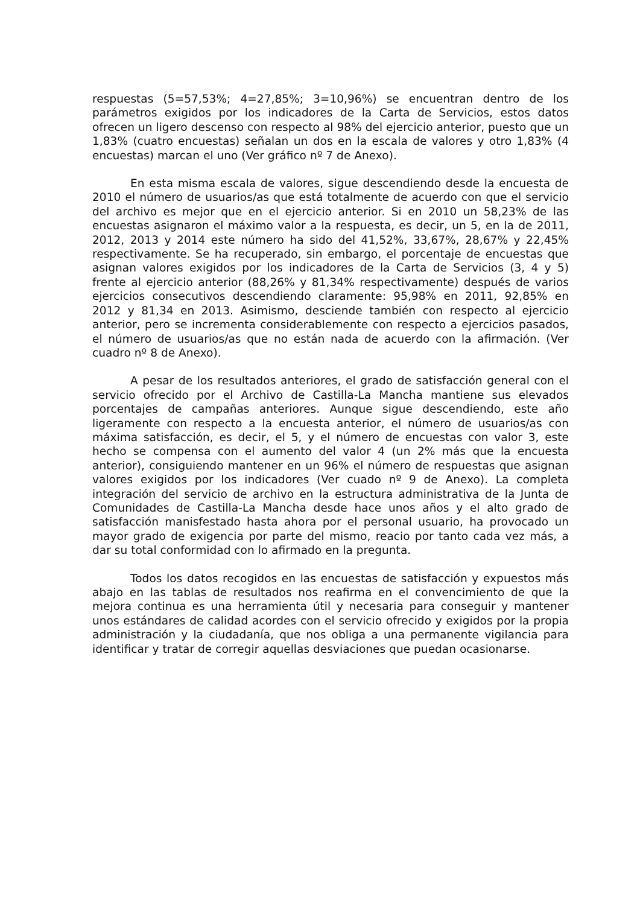respuestas (5=57,53%; 4=27,85%; 3=10,96%) se encuentran dentro de los parámetros exigidos por los indicadores de la Carta de Servicios, estos datos ofrecen un ligero descenso con respecto al 98% del ejercicio anterior, puesto que un 1,83% (cuatro encuestas) señalan un dos en la escala de valores y otro 1,83% (4 encuestas) marcan el uno (Ver gráfico nº 7 de Anexo).
En esta misma escala de valores, sigue descendiendo desde la encuesta de 2010 el número de usuarios/as que está totalmente de acuerdo con que el servicio del archivo es mejor que en el ejercicio anterior. Si en 2010 un 58,23% de las encuestas asignaron el máximo valor a la respuesta, es decir, un 5, en la de 2011, 2012, 2013 y 2014 este número ha sido del 41,52%, 33,67%, 28,67% y 22,45% respectivamente. Se ha recuperado, sin embargo, el porcentaje de encuestas que asignan valores exigidos por los indicadores de la Carta de Servicios (3, 4 y 5) frente al ejercicio anterior (88,26% y 81,34% respectivamente) después de varios ejercicios consecutivos descendiendo claramente: 95,98% en 2011, 92,85% en 2012 y 81,34 en 2013. Asimismo, desciende también con respecto al ejercicio anterior, pero se incrementa considerablemente con respecto a ejercicios pasados, el número de usuarios/as que no están nada de acuerdo con la afirmación. (Ver cuadro nº 8 de Anexo).
A pesar de los resultados anteriores, el grado de satisfacción general con el servicio ofrecido por el Archivo de Castilla-La Mancha mantiene sus elevados porcentajes de campañas anteriores. Aunque sigue descendiendo, este año ligeramente con respecto a la encuesta anterior, el número de usuarios/as con máxima satisfacción, es decir, el 5, y el número de encuestas con valor 3, este hecho se compensa con el aumento del valor 4 (un 2% más que la encuesta anterior), consiguiendo mantener en un 96% el número de respuestas que asignan valores exigidos por los indicadores (Ver cuado nº 9 de Anexo). La completa integración del servicio de archivo en la estructura administrativa de la Junta de Comunidades de Castilla-La Mancha desde hace unos años y el alto grado de satisfacción manisfestado hasta ahora por el personal usuario, ha provocado un mayor grado de exigencia por parte del mismo, reacio por tanto cada vez más, a dar su total conformidad con lo afirmado en la pregunta.
Todos los datos recogidos en las encuestas de satisfacción y expuestos más abajo en las tablas de resultados nos reafirma en el convencimiento de que la mejora continua es una herramienta útil y necesaria para conseguir y mantener unos estándares de calidad acordes con el servicio ofrecido y exigidos por la propia administración y la ciudadanía, que nos obliga a una permanente vigilancia para identificar y tratar de corregir aquellas desviaciones que puedan ocasionarse.